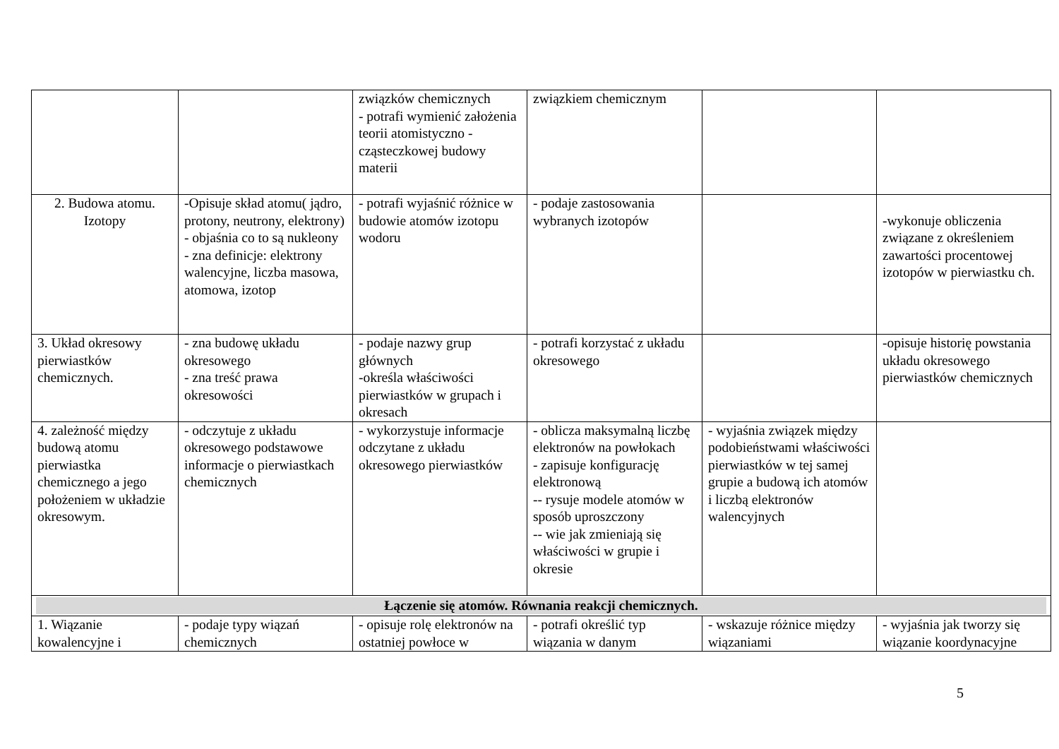| | | związków chemicznych - potrafi wymienić założenia teorii atomistyczno - cząsteczkowej budowy materii | związkiem chemicznym | | |
| 2. Budowa atomu. Izotopy | -Opisuje skład atomu( jądro, protony, neutrony, elektrony) - objaśnia co to są nukleony - zna definicje: elektrony walencyjne, liczba masowa, atomowa, izotop | - potrafi wyjaśnić różnice w budowie atomów izotopu wodoru | - podaje zastosowania wybranych izotopów | | -wykonuje obliczenia związane z określeniem zawartości procentowej izotopów w pierwiastku ch. |
| 3. Układ okresowy pierwiastków chemicznych. | - zna budowę układu okresowego - zna treść prawa okresowości | - podaje nazwy grup głównych -określa właściwości pierwiastków w grupach i okresach | - potrafi korzystać z układu okresowego | | -opisuje historię powstania układu okresowego pierwiastków chemicznych |
| 4. zależność między budową atomu pierwiastka chemicznego a jego położeniem w układzie okresowym. | - odczytuje z układu okresowego podstawowe informacje o pierwiastkach chemicznych | - wykorzystuje informacje odczytane z układu okresowego pierwiastków | - oblicza maksymalną liczbę elektronów na powłokach - zapisuje konfigurację elektronową -- rysuje modele atomów w sposób uproszczony -- wie jak zmieniają się właściwości w grupie i okresie | - wyjaśnia związek między podobieństwami właściwości pierwiastków w tej samej grupie a budową ich atomów i liczbą elektronów walencyjnych | |
| Łączenie się atomów. Równania reakcji chemicznych. | | | | | |
| 1. Wiązanie kowalencyjne i | - podaje typy wiązań chemicznych | - opisuje rolę elektronów na ostatniej powłoce w | - potrafi określić typ wiązania w danym | - wskazuje różnice między wiązaniami | - wyjaśnia jak tworzy się wiązanie koordynacyjne |
5